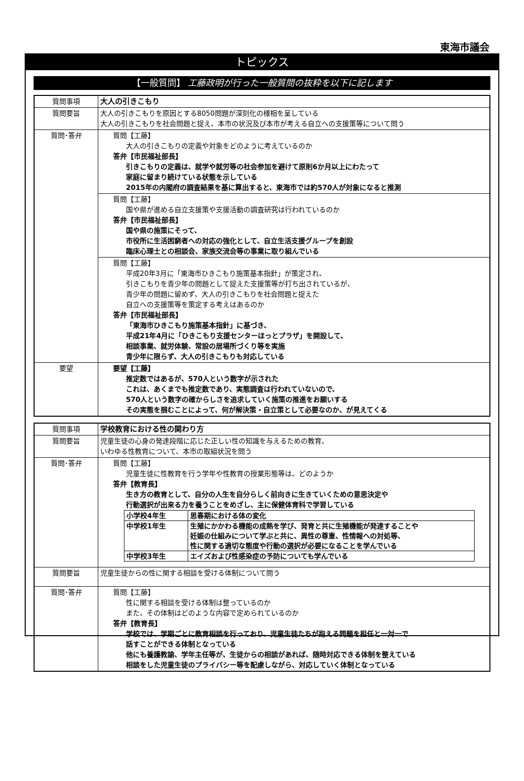東海市議会
トピックス
【一般質問】 工藤政明が行った一般質問の抜粋を以下に記します
| 質問事項 | 大人の引きこもり |
| 質問要旨 | 大人の引きこもりを原因とする8050問題が深刻化の様相を呈している 大人の引きこもりを社会問題と捉え、本市の状況及び本市が考える自立への支援策等について問う |
| 質問･答弁 | 質問【工藤】 大人の引きこもりの定義や対象をどのように考えているのか 答弁【市民福祉部長】 引きこもりの定義は、就学や就労等の社会参加を避けて原則6か月以上にわたって 家庭に留まり続けている状態を示している 2015年の内閣府の調査結果を基に算出すると、東海市では約570人が対象になると推測 |
| | 質問【工藤】 国や県が進める自立支援策や支援活動の調査研究は行われているのか 答弁【市民福祉部長】 国や県の施策にそって、 市役所に生活困窮者への対応の強化として、自立生活支援グループを創設 臨床心理士との相談会、家族交流会等の事業に取り組んでいる |
| | 質問【工藤】 平成20年3月に「東海市ひきこもり施策基本指針」が策定され、 引きこもりを青少年の問題として捉えた支援策等が打ち出されているが、 青少年の問題に留めず、大人の引きこもりを社会問題と捉えた 自立への支援策等を策定する考えはあるのか 答弁【市民福祉部長】 「東海市ひきこもり施策基本指針」に基づき、 平成21年4月に「ひきこもり支援センターほっとプラザ」を開設して、 相談事業、就労体験、常設の居場所づくり等を実施 青少年に限らず、大人の引きこもりも対応している |
| 要望 | 要望【工藤】 推定数ではあるが、570人という数字が示された これは、あくまでも推定数であり、実態調査は行われていないので、 570人という数字の確からしさを追求していく施策の推進をお願いする その実態を掴むことによって、何が解決策・自立策として必要なのか、が見えてくる |
| 質問事項 | 学校教育における性の関わり方 |
| 質問要旨 | 児童生徒の心身の発達段階に応じた正しい性の知識を与えるための教育、 いわゆる性教育について、本市の取組状況を問う |
| 質問･答弁 | 質問【工藤】 児童生徒に性教育を行う学年や性教育の授業形態等は、どのようか 答弁【教育長】 生き方の教育として、自分の人生を自分らしく前向きに生きていくための意思決定や 行動選択が出来る力を養うことをめざし、主に保健体育科で学習している / 小学校4年生 / 思春期における体の変化 / / 中学校1年生 / 生殖にかかわる機能の成熟を学び、発育と共に生殖機能が発達することや 妊娠の仕組みについて学ぶと共に、異性の尊重、性情報への対処等、 性に関する適切な態度や行動の選択が必要になることを学んでいる / / 中学校3年生 / エイズおよび性感染症の予防についても学んでいる / |
| 質問要旨 | 児童生徒からの性に関する相談を受ける体制について問う |
| 質問･答弁 | 質問【工藤】 性に関する相談を受ける体制は整っているのか また、その体制はどのような内容で定められているのか 答弁【教育長】 学校では、学期ごとに教育相談を行っており、児童生徒たちが抱える問題を担任と一対一で 話すことができる体制となっている 他にも養護教諭、学年主任等が、生徒からの相談があれば、随時対応できる体制を整えている 相談をした児童生徒のプライバシー等を配慮しながら、対応していく体制となっている |